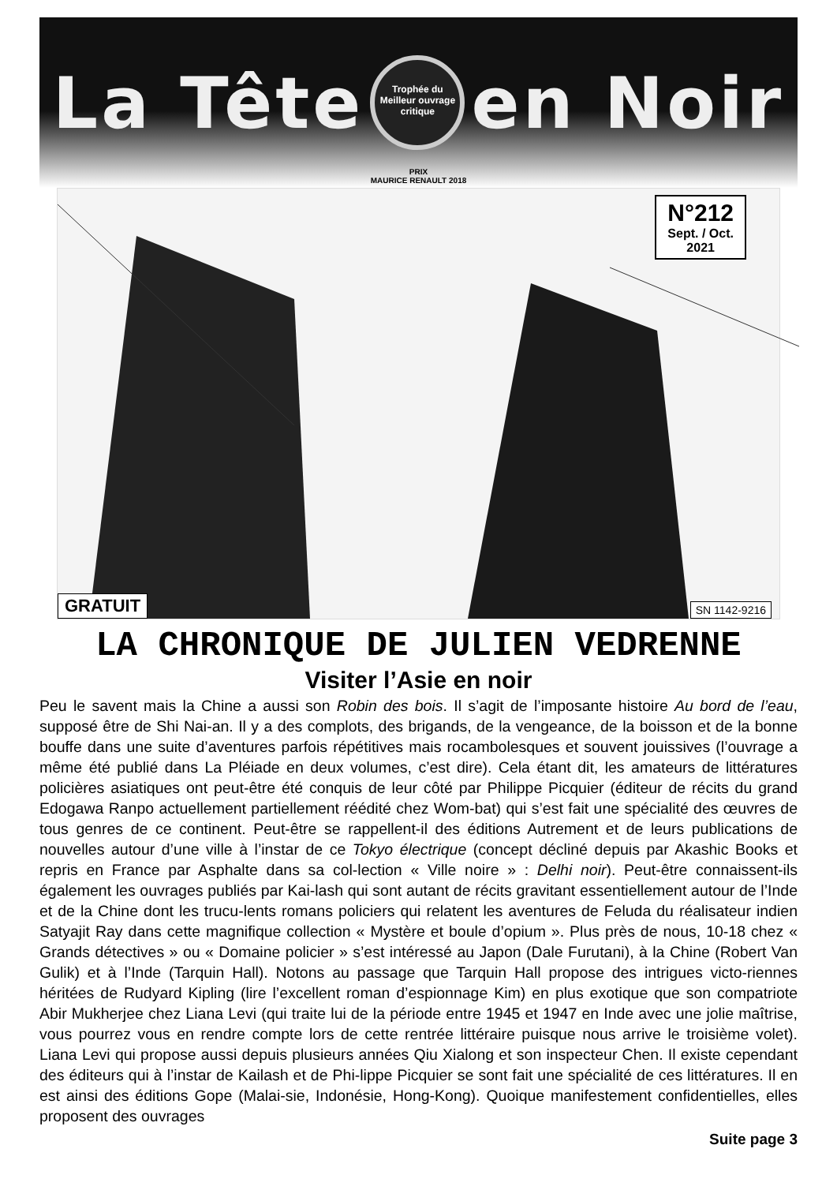La Tête Trophée du
Meilleur ouvrage
critique en Noir
PRIX
MAURICE RENAULT 2018
N°212
Sept. / Oct.
2021
GRATUIT SN 1142-9216
LA CHRONIQUE DE JULIEN VEDRENNE
Visiter l’Asie en noir
Peu le savent mais la Chine a aussi son Robin des bois. Il s’agit de l’imposante histoire Au bord de l’eau, supposé être de Shi Nai-an. Il y a des complots, des brigands, de la vengeance, de la boisson et de la bonne bouffe dans une suite d’aventures parfois répétitives mais rocambolesques et souvent jouissives (l’ouvrage a même été publié dans La Pléiade en deux volumes, c’est dire). Cela étant dit, les amateurs de littératures policières asiatiques ont peut-être été conquis de leur côté par Philippe Picquier (éditeur de récits du grand Edogawa Ranpo actuellement partiellement réédité chez Wom-bat) qui s’est fait une spécialité des œuvres de tous genres de ce continent. Peut-être se rappellent-il des éditions Autrement et de leurs publications de nouvelles autour d’une ville à l’instar de ce Tokyo électrique (concept décliné depuis par Akashic Books et repris en France par Asphalte dans sa col-lection « Ville noire » : Delhi noir). Peut-être connaissent-ils également les ouvrages publiés par Kai-lash qui sont autant de récits gravitant essentiellement autour de l’Inde et de la Chine dont les trucu-lents romans policiers qui relatent les aventures de Feluda du réalisateur indien Satyajit Ray dans cette magnifique collection « Mystère et boule d’opium ». Plus près de nous, 10-18 chez « Grands détectives » ou « Domaine policier » s’est intéressé au Japon (Dale Furutani), à la Chine (Robert Van Gulik) et à l’Inde (Tarquin Hall). Notons au passage que Tarquin Hall propose des intrigues victo-riennes héritées de Rudyard Kipling (lire l’excellent roman d’espionnage Kim) en plus exotique que son compatriote Abir Mukherjee chez Liana Levi (qui traite lui de la période entre 1945 et 1947 en Inde avec une jolie maîtrise, vous pourrez vous en rendre compte lors de cette rentrée littéraire puisque nous arrive le troisième volet). Liana Levi qui propose aussi depuis plusieurs années Qiu Xialong et son inspecteur Chen. Il existe cependant des éditeurs qui à l’instar de Kailash et de Phi-lippe Picquier se sont fait une spécialité de ces littératures. Il en est ainsi des éditions Gope (Malai-sie, Indonésie, Hong-Kong). Quoique manifestement confidentielles, elles proposent des ouvrages
Suite page 3